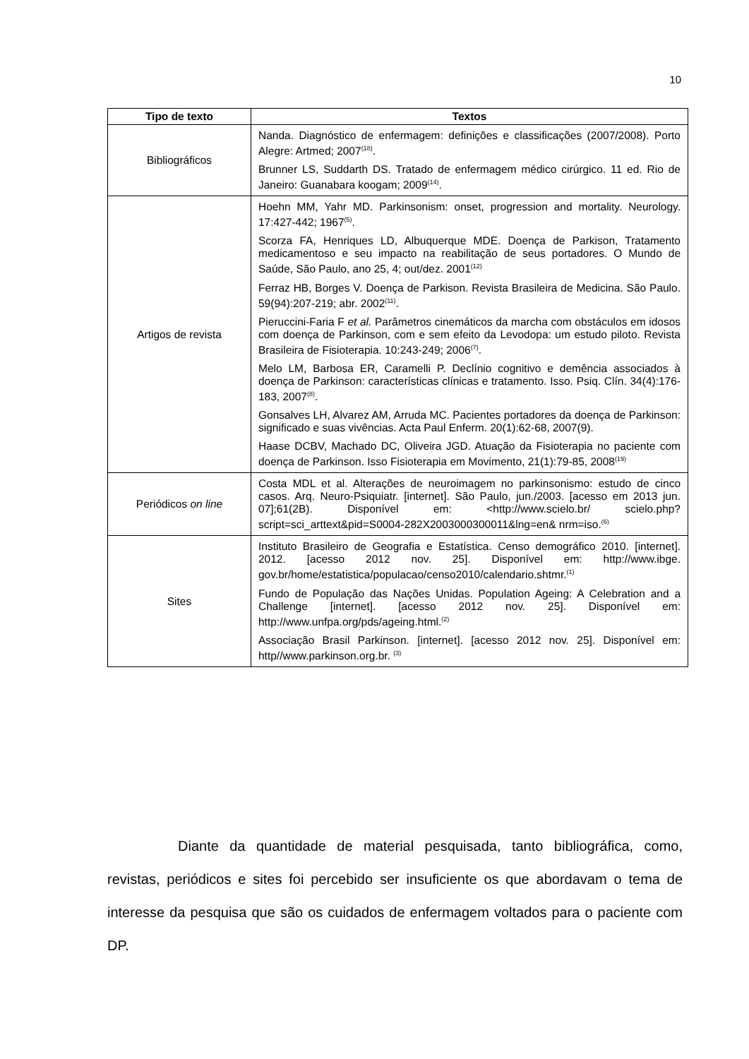10
| Tipo de texto | Textos |
| --- | --- |
| Bibliográficos | Nanda. Diagnóstico de enfermagem: definições e classificações (2007/2008). Porto Alegre: Artmed; 2007<sup>(18)</sup>. Brunner LS, Suddarth DS. Tratado de enfermagem médico cirúrgico. 11 ed. Rio de Janeiro: Guanabara koogam; 2009<sup>(14)</sup>. |
| Artigos de revista | Hoehn MM, Yahr MD. Parkinsonism: onset, progression and mortality. Neurology. 17:427-442; 1967<sup>(5)</sup>. Scorza FA, Henriques LD, Albuquerque MDE. Doença de Parkison, Tratamento medicamentoso e seu impacto na reabilitação de seus portadores. O Mundo de Saúde, São Paulo, ano 25, 4; out/dez. 2001<sup>(12)</sup> Ferraz HB, Borges V. Doença de Parkison. Revista Brasileira de Medicina. São Paulo. 59(94):207-219; abr. 2002<sup>(11)</sup>. Pieruccini-Faria F et al. Parâmetros cinemáticos da marcha com obstáculos em idosos com doença de Parkinson, com e sem efeito da Levodopa: um estudo piloto. Revista Brasileira de Fisioterapia. 10:243-249; 2006<sup>(7)</sup>. Melo LM, Barbosa ER, Caramelli P. Declínio cognitivo e demência associados à doença de Parkinson: características clínicas e tratamento. Isso. Psiq. Clín. 34(4):176-183, 2007<sup>(8)</sup>. Gonsalves LH, Alvarez AM, Arruda MC. Pacientes portadores da doença de Parkinson: significado e suas vivências. Acta Paul Enferm. 20(1):62-68, 2007(9). Haase DCBV, Machado DC, Oliveira JGD. Atuação da Fisioterapia no paciente com doença de Parkinson. Isso Fisioterapia em Movimento, 21(1):79-85, 2008<sup>(19)</sup> |
| Periódicos on line | Costa MDL et al. Alterações de neuroimagem no parkinsonismo: estudo de cinco casos. Arq. Neuro-Psiquiatr. [internet]. São Paulo, jun./2003. [acesso em 2013 jun. 07];61(2B). Disponível em: <http://www.scielo.br/ scielo.php?script=sci_arttext&pid=S0004-282X2003000300011&lng=en& nrm=iso.<sup>(6)</sup> |
| Sites | Instituto Brasileiro de Geografia e Estatística. Censo demográfico 2010. [internet]. 2012. [acesso 2012 nov. 25]. Disponível em: http://www.ibge. gov.br/home/estatistica/populacao/censo2010/calendario.shtmr.<sup>(1)</sup> Fundo de População das Nações Unidas. Population Ageing: A Celebration and a Challenge [internet]. [acesso 2012 nov. 25]. Disponível em: http://www.unfpa.org/pds/ageing.html.<sup>(2)</sup> Associação Brasil Parkinson. [internet]. [acesso 2012 nov. 25]. Disponível em: http//www.parkinson.org.br. <sup>(3)</sup> |
Diante da quantidade de material pesquisada, tanto bibliográfica, como, revistas, periódicos e sites foi percebido ser insuficiente os que abordavam o tema de interesse da pesquisa que são os cuidados de enfermagem voltados para o paciente com DP.